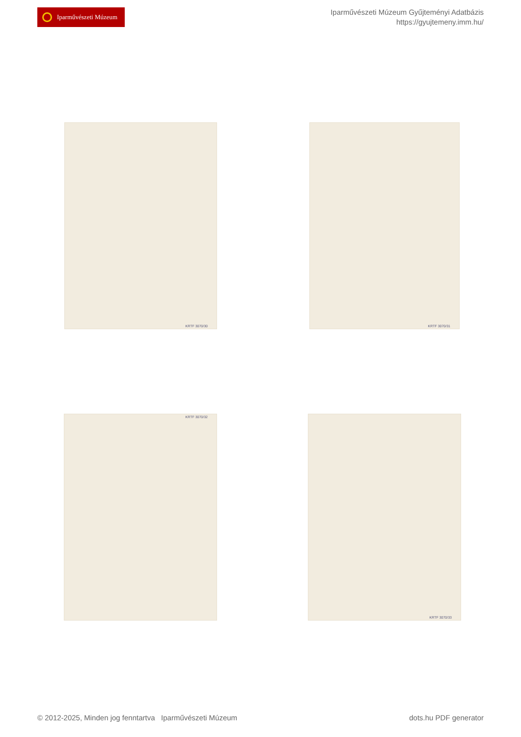Iparművészeti Múzeum
Iparművészeti Múzeum Gyűjteményi Adatbázis
https://gyujtemeny.imm.hu/
KRTF 3070/30 KRTF 3070/31
KRTF 3070/32 KRTF 3070/33
© 2012-2025, Minden jog fenntartva Iparművészeti Múzeum dots.hu PDF generator